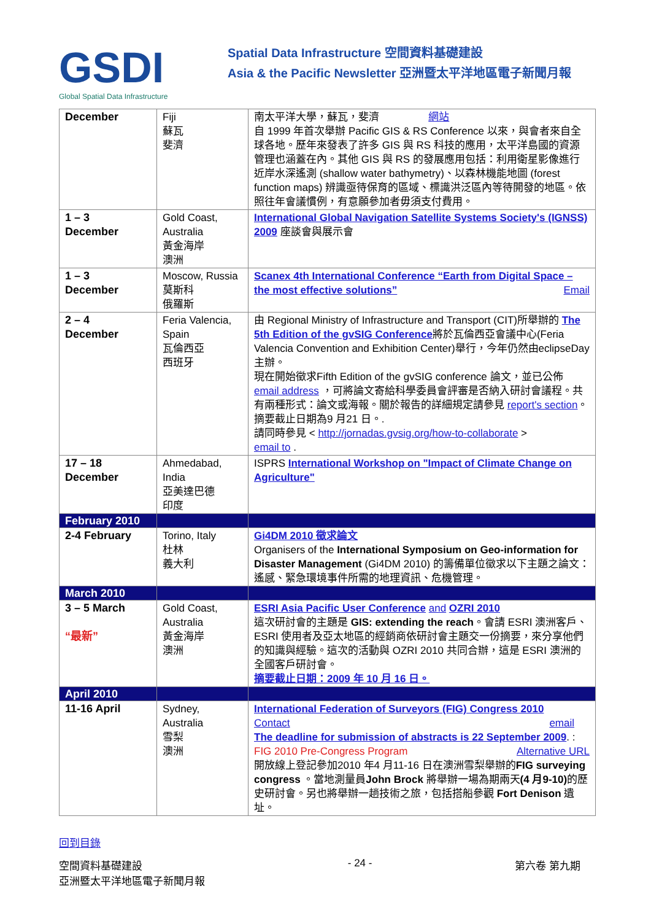GSDI
Global Spatial Data Infrastructure
Spatial Data Infrastructure 空間資料基礎建設
Asia & the Pacific Newsletter 亞洲暨太平洋地區電子新聞月報
| December | Fiji 蘇瓦 斐濟 | 南太平洋大學，蘇瓦，斐濟 網站 自 1999 年首次舉辦 Pacific GIS & RS Conference 以來，與會者來自全球各地。歷年來發表了許多 GIS 與 RS 科技的應用，太平洋島國的資源管理也涵蓋在內。其他 GIS 與 RS 的發展應用包括：利用衛星影像進行近岸水深遙測 (shallow water bathymetry)、以森林機能地圖 (forest function maps) 辨識亟待保育的區域、標識洪泛區內等待開發的地區。依照往年會議慣例，有意願參加者毋須支付費用。 |
| 1 – 3 December | Gold Coast, Australia 黃金海岸 澳洲 | International Global Navigation Satellite Systems Society's (IGNSS) 2009 座談會與展示會 |
| 1 – 3 December | Moscow, Russia 莫斯科 俄羅斯 | Scanex 4th International Conference “Earth from Digital Space – the most effective solutions” Email |
| 2 – 4 December | Feria Valencia, Spain 瓦倫西亞 西班牙 | 由 Regional Ministry of Infrastructure and Transport (CIT)所舉辦的 The 5th Edition of the gvSIG Conference 將於瓦倫西亞會議中心(Feria Valencia Convention and Exhibition Center)舉行，今年仍然由eclipseDay 主辦。 現在開始徵求Fifth Edition of the gvSIG conference 論文，並已公佈 email address ，可將論文寄給科學委員會評審是否納入研討會議程。共有兩種形式：論文或海報。關於報告的詳細規定請參見 report's section 。摘要截止日期為9 月21 日。. 請同時參見 < http://jornadas.gvsig.org/how-to-collaborate > email to . |
| 17 – 18 December | Ahmedabad, India 亞美達巴德 印度 | ISPRS International Workshop on "Impact of Climate Change on Agriculture" |
| February 2010 | | |
| 2-4 February | Torino, Italy 杜林 義大利 | Gi4DM 2010 徵求論文 Organisers of the International Symposium on Geo-information for Disaster Management (Gi4DM 2010) 的籌備單位徵求以下主題之論文：遙感、緊急環境事件所需的地理資訊、危機管理。 |
| March 2010 | | |
| 3 – 5 March “最新” | Gold Coast, Australia 黃金海岸 澳洲 | ESRI Asia Pacific User Conference and OZRI 2010 這次研討會的主題是 GIS: extending the reach 。會請 ESRI 澳洲客戶、ESRI 使用者及亞太地區的經銷商依研討會主題交一份摘要，來分享他們的知識與經驗。這次的活動與 OZRI 2010 共同合辦，這是 ESRI 澳洲的全國客戶研討會。 摘要截止日期：2009 年 10 月 16 日。 |
| April 2010 | | |
| 11-16 April | Sydney, Australia 雪梨 澳洲 | International Federation of Surveyors (FIG) Congress 2010 Contact email The deadline for submission of abstracts is 22 September 2009 . Alternative URL : FIG 2010 Pre-Congress Program 開放線上登記參加2010 年4 月11-16 日在澳洲雪梨舉辦的 FIG surveying congress 。當地測量員 John Brock 將舉辦一場為期兩天 (4 月9-10) 的歷史研討會。另也將舉辦一趟技術之旅，包括搭船參觀 Fort Denison 遺址。 |
回到目錄
空間資料基礎建設
亞洲暨太平洋地區電子新聞月報 - 24 - 第六卷 第九期